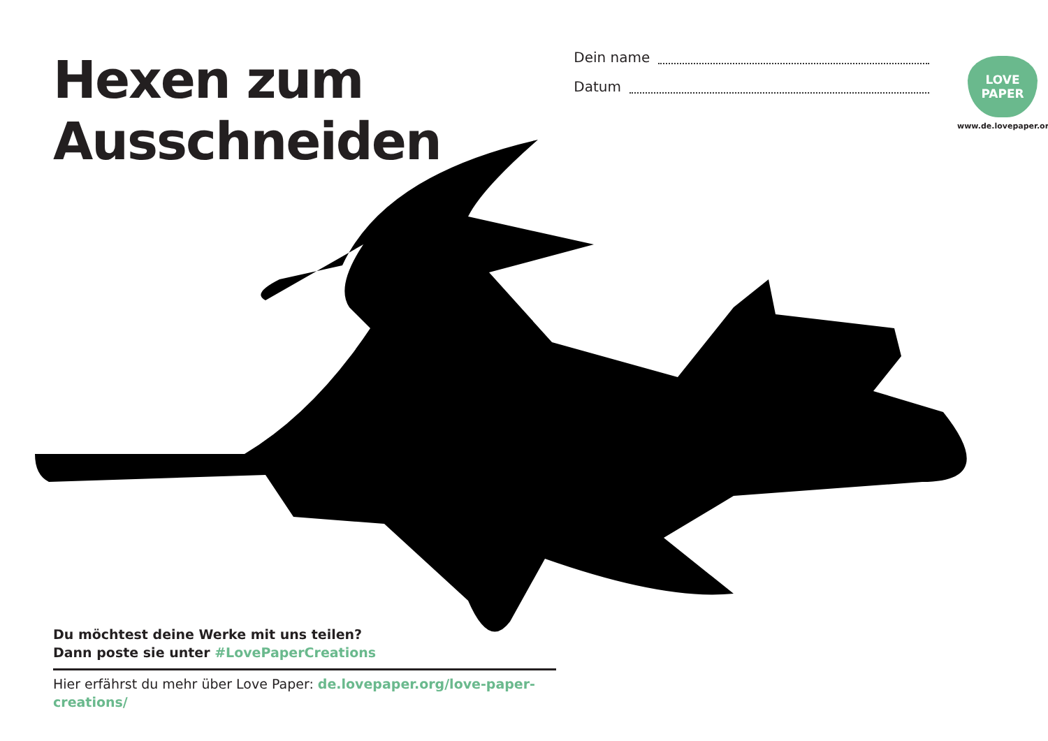Hexen zum Ausschneiden
Dein name
Datum
LOVE
PAPER
www.de.lovepaper.org
Du möchtest deine Werke mit uns teilen?
Dann poste sie unter #LovePaperCreations
Hier erfährst du mehr über Love Paper: de.lovepaper.org/love-paper-creations/